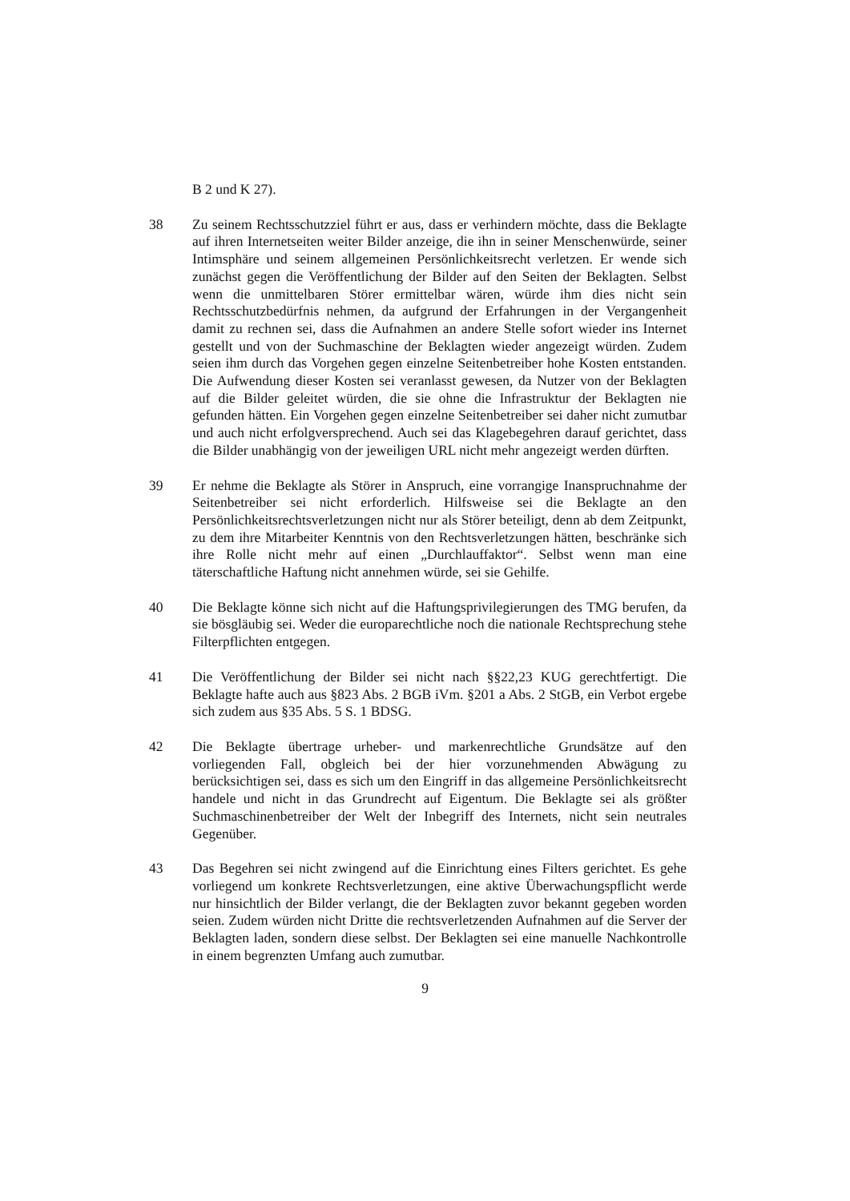B 2 und K 27).
38 Zu seinem Rechtsschutzziel führt er aus, dass er verhindern möchte, dass die Beklagte auf ihren Internetseiten weiter Bilder anzeige, die ihn in seiner Menschenwürde, seiner Intimsphäre und seinem allgemeinen Persönlichkeitsrecht verletzen. Er wende sich zunächst gegen die Veröffentlichung der Bilder auf den Seiten der Beklagten. Selbst wenn die unmittelbaren Störer ermittelbar wären, würde ihm dies nicht sein Rechtsschutzbedürfnis nehmen, da aufgrund der Erfahrungen in der Vergangenheit damit zu rechnen sei, dass die Aufnahmen an andere Stelle sofort wieder ins Internet gestellt und von der Suchmaschine der Beklagten wieder angezeigt würden. Zudem seien ihm durch das Vorgehen gegen einzelne Seitenbetreiber hohe Kosten entstanden. Die Aufwendung dieser Kosten sei veranlasst gewesen, da Nutzer von der Beklagten auf die Bilder geleitet würden, die sie ohne die Infrastruktur der Beklagten nie gefunden hätten. Ein Vorgehen gegen einzelne Seitenbetreiber sei daher nicht zumutbar und auch nicht erfolgversprechend. Auch sei das Klagebegehren darauf gerichtet, dass die Bilder unabhängig von der jeweiligen URL nicht mehr angezeigt werden dürften.
39 Er nehme die Beklagte als Störer in Anspruch, eine vorrangige Inanspruchnahme der Seitenbetreiber sei nicht erforderlich. Hilfsweise sei die Beklagte an den Persönlichkeitsrechtsverletzungen nicht nur als Störer beteiligt, denn ab dem Zeitpunkt, zu dem ihre Mitarbeiter Kenntnis von den Rechtsverletzungen hätten, beschränke sich ihre Rolle nicht mehr auf einen „Durchlauffaktor“. Selbst wenn man eine täterschaftliche Haftung nicht annehmen würde, sei sie Gehilfe.
40 Die Beklagte könne sich nicht auf die Haftungsprivilegierungen des TMG berufen, da sie bösgläubig sei. Weder die europarechtliche noch die nationale Rechtsprechung stehe Filterpflichten entgegen.
41 Die Veröffentlichung der Bilder sei nicht nach §§22,23 KUG gerechtfertigt. Die Beklagte hafte auch aus §823 Abs. 2 BGB iVm. §201 a Abs. 2 StGB, ein Verbot ergebe sich zudem aus §35 Abs. 5 S. 1 BDSG.
42 Die Beklagte übertrage urheber- und markenrechtliche Grundsätze auf den vorliegenden Fall, obgleich bei der hier vorzunehmenden Abwägung zu berücksichtigen sei, dass es sich um den Eingriff in das allgemeine Persönlichkeitsrecht handele und nicht in das Grundrecht auf Eigentum. Die Beklagte sei als größter Suchmaschinenbetreiber der Welt der Inbegriff des Internets, nicht sein neutrales Gegenüber.
43 Das Begehren sei nicht zwingend auf die Einrichtung eines Filters gerichtet. Es gehe vorliegend um konkrete Rechtsverletzungen, eine aktive Überwachungspflicht werde nur hinsichtlich der Bilder verlangt, die der Beklagten zuvor bekannt gegeben worden seien. Zudem würden nicht Dritte die rechtsverletzenden Aufnahmen auf die Server der Beklagten laden, sondern diese selbst. Der Beklagten sei eine manuelle Nachkontrolle in einem begrenzten Umfang auch zumutbar.
9